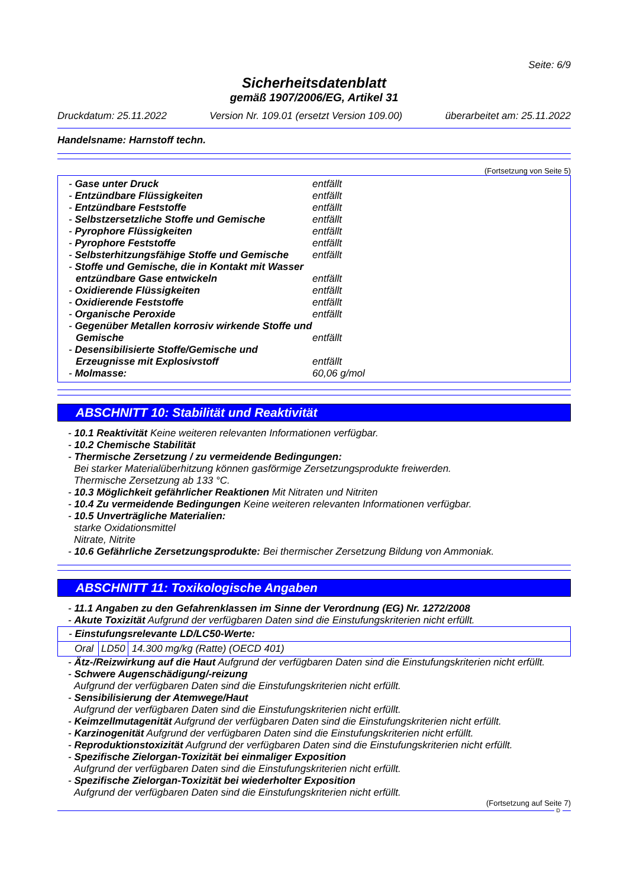Seite: 6/9
Sicherheitsdatenblatt
gemäß 1907/2006/EG, Artikel 31
Druckdatum: 25.11.2022 Version Nr. 109.01 (ersetzt Version 109.00) überarbeitet am: 25.11.2022
Handelsname: Harnstoff techn.
(Fortsetzung von Seite 5)
| - Gase unter Druck | entfällt |
| - Entzündbare Flüssigkeiten | entfällt |
| - Entzündbare Feststoffe | entfällt |
| - Selbstzersetzliche Stoffe und Gemische | entfällt |
| - Pyrophore Flüssigkeiten | entfällt |
| - Pyrophore Feststoffe | entfällt |
| - Selbsterhitzungsfähige Stoffe und Gemische | entfällt |
| - Stoffe und Gemische, die in Kontakt mit Wasser entzündbare Gase entwickeln | entfällt |
| - Oxidierende Flüssigkeiten | entfällt |
| - Oxidierende Feststoffe | entfällt |
| - Organische Peroxide | entfällt |
| - Gegenüber Metallen korrosiv wirkende Stoffe und Gemische | entfällt |
| - Desensibilisierte Stoffe/Gemische und Erzeugnisse mit Explosivstoff | entfällt |
| - Molmasse: | 60,06 g/mol |
ABSCHNITT 10: Stabilität und Reaktivität
- 10.1 Reaktivität Keine weiteren relevanten Informationen verfügbar.
- 10.2 Chemische Stabilität
- Thermische Zersetzung / zu vermeidende Bedingungen:
Bei starker Materialüberhitzung können gasförmige Zersetzungsprodukte freiwerden.
Thermische Zersetzung ab 133 °C.
- 10.3 Möglichkeit gefährlicher Reaktionen Mit Nitraten und Nitriten
- 10.4 Zu vermeidende Bedingungen Keine weiteren relevanten Informationen verfügbar.
- 10.5 Unverträgliche Materialien:
starke Oxidationsmittel
Nitrate, Nitrite
- 10.6 Gefährliche Zersetzungsprodukte: Bei thermischer Zersetzung Bildung von Ammoniak.
ABSCHNITT 11: Toxikologische Angaben
- 11.1 Angaben zu den Gefahrenklassen im Sinne der Verordnung (EG) Nr. 1272/2008
- Akute Toxizität Aufgrund der verfügbaren Daten sind die Einstufungskriterien nicht erfüllt.
| - Einstufungsrelevante LD/LC50-Werte: | | |
| Oral | LD50 | 14.300 mg/kg (Ratte) (OECD 401) |
- Ätz-/Reizwirkung auf die Haut Aufgrund der verfügbaren Daten sind die Einstufungskriterien nicht erfüllt.
- Schwere Augenschädigung/-reizung
Aufgrund der verfügbaren Daten sind die Einstufungskriterien nicht erfüllt.
- Sensibilisierung der Atemwege/Haut
Aufgrund der verfügbaren Daten sind die Einstufungskriterien nicht erfüllt.
- Keimzellmutagenität Aufgrund der verfügbaren Daten sind die Einstufungskriterien nicht erfüllt.
- Karzinogenität Aufgrund der verfügbaren Daten sind die Einstufungskriterien nicht erfüllt.
- Reproduktionstoxizität Aufgrund der verfügbaren Daten sind die Einstufungskriterien nicht erfüllt.
- Spezifische Zielorgan-Toxizität bei einmaliger Exposition
Aufgrund der verfügbaren Daten sind die Einstufungskriterien nicht erfüllt.
- Spezifische Zielorgan-Toxizität bei wiederholter Exposition
Aufgrund der verfügbaren Daten sind die Einstufungskriterien nicht erfüllt.
(Fortsetzung auf Seite 7)
D